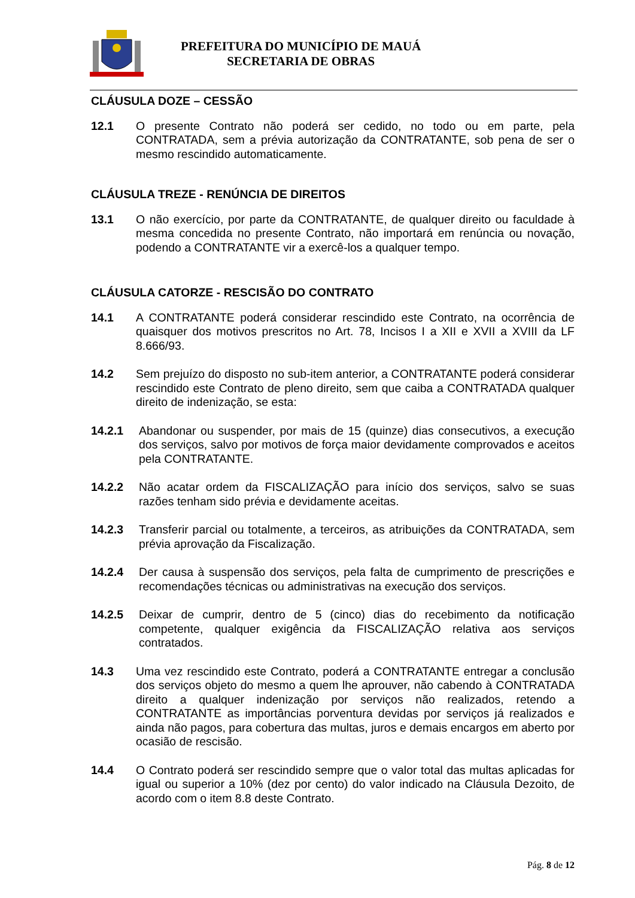PREFEITURA DO MUNICÍPIO DE MAUÁ
SECRETARIA DE OBRAS
CLÁUSULA DOZE – CESSÃO
12.1 O presente Contrato não poderá ser cedido, no todo ou em parte, pela CONTRATADA, sem a prévia autorização da CONTRATANTE, sob pena de ser o mesmo rescindido automaticamente.
CLÁUSULA TREZE - RENÚNCIA DE DIREITOS
13.1 O não exercício, por parte da CONTRATANTE, de qualquer direito ou faculdade à mesma concedida no presente Contrato, não importará em renúncia ou novação, podendo a CONTRATANTE vir a exercê-los a qualquer tempo.
CLÁUSULA CATORZE - RESCISÃO DO CONTRATO
14.1 A CONTRATANTE poderá considerar rescindido este Contrato, na ocorrência de quaisquer dos motivos prescritos no Art. 78, Incisos I a XII e XVII a XVIII da LF 8.666/93.
14.2 Sem prejuízo do disposto no sub-item anterior, a CONTRATANTE poderá considerar rescindido este Contrato de pleno direito, sem que caiba a CONTRATADA qualquer direito de indenização, se esta:
14.2.1 Abandonar ou suspender, por mais de 15 (quinze) dias consecutivos, a execução dos serviços, salvo por motivos de força maior devidamente comprovados e aceitos pela CONTRATANTE.
14.2.2 Não acatar ordem da FISCALIZAÇÃO para início dos serviços, salvo se suas razões tenham sido prévia e devidamente aceitas.
14.2.3 Transferir parcial ou totalmente, a terceiros, as atribuições da CONTRATADA, sem prévia aprovação da Fiscalização.
14.2.4 Der causa à suspensão dos serviços, pela falta de cumprimento de prescrições e recomendações técnicas ou administrativas na execução dos serviços.
14.2.5 Deixar de cumprir, dentro de 5 (cinco) dias do recebimento da notificação competente, qualquer exigência da FISCALIZAÇÃO relativa aos serviços contratados.
14.3 Uma vez rescindido este Contrato, poderá a CONTRATANTE entregar a conclusão dos serviços objeto do mesmo a quem lhe aprouver, não cabendo à CONTRATADA direito a qualquer indenização por serviços não realizados, retendo a CONTRATANTE as importâncias porventura devidas por serviços já realizados e ainda não pagos, para cobertura das multas, juros e demais encargos em aberto por ocasião de rescisão.
14.4 O Contrato poderá ser rescindido sempre que o valor total das multas aplicadas for igual ou superior a 10% (dez por cento) do valor indicado na Cláusula Dezoito, de acordo com o item 8.8 deste Contrato.
Pág. 8 de 12